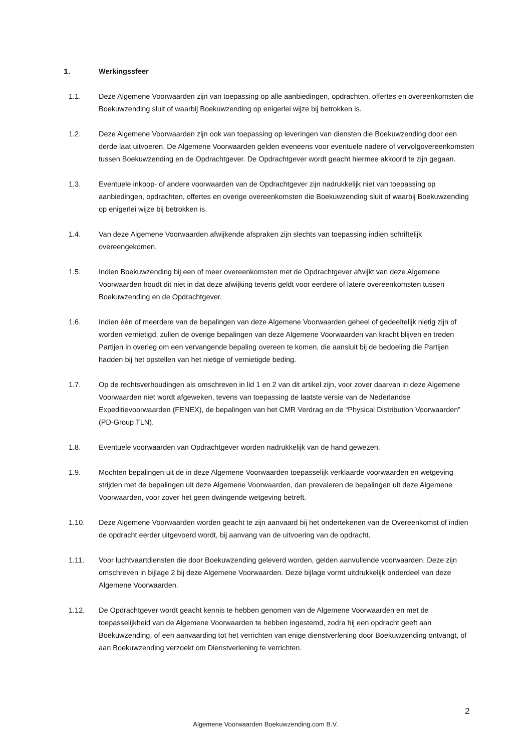1. Werkingssfeer
1.1. Deze Algemene Voorwaarden zijn van toepassing op alle aanbiedingen, opdrachten, offertes en overeenkomsten die Boekuwzending sluit of waarbij Boekuwzending op enigerlei wijze bij betrokken is.
1.2. Deze Algemene Voorwaarden zijn ook van toepassing op leveringen van diensten die Boekuwzending door een derde laat uitvoeren. De Algemene Voorwaarden gelden eveneens voor eventuele nadere of vervolgovereenkomsten tussen Boekuwzending en de Opdrachtgever. De Opdrachtgever wordt geacht hiermee akkoord te zijn gegaan.
1.3. Eventuele inkoop- of andere voorwaarden van de Opdrachtgever zijn nadrukkelijk niet van toepassing op aanbiedingen, opdrachten, offertes en overige overeenkomsten die Boekuwzending sluit of waarbij Boekuwzending op enigerlei wijze bij betrokken is.
1.4. Van deze Algemene Voorwaarden afwijkende afspraken zijn slechts van toepassing indien schriftelijk overeengekomen.
1.5. Indien Boekuwzending bij een of meer overeenkomsten met de Opdrachtgever afwijkt van deze Algemene Voorwaarden houdt dit niet in dat deze afwijking tevens geldt voor eerdere of latere overeenkomsten tussen Boekuwzending en de Opdrachtgever.
1.6. Indien één of meerdere van de bepalingen van deze Algemene Voorwaarden geheel of gedeeltelijk nietig zijn of worden vernietigd, zullen de overige bepalingen van deze Algemene Voorwaarden van kracht blijven en treden Partijen in overleg om een vervangende bepaling overeen te komen, die aansluit bij de bedoeling die Partijen hadden bij het opstellen van het nietige of vernietigde beding.
1.7. Op de rechtsverhoudingen als omschreven in lid 1 en 2 van dit artikel zijn, voor zover daarvan in deze Algemene Voorwaarden niet wordt afgeweken, tevens van toepassing de laatste versie van de Nederlandse Expeditievoorwaarden (FENEX), de bepalingen van het CMR Verdrag en de “Physical Distribution Voorwaarden” (PD-Group TLN).
1.8. Eventuele voorwaarden van Opdrachtgever worden nadrukkelijk van de hand gewezen.
1.9. Mochten bepalingen uit de in deze Algemene Voorwaarden toepasselijk verklaarde voorwaarden en wetgeving strijden met de bepalingen uit deze Algemene Voorwaarden, dan prevaleren de bepalingen uit deze Algemene Voorwaarden, voor zover het geen dwingende wetgeving betreft.
1.10. Deze Algemene Voorwaarden worden geacht te zijn aanvaard bij het ondertekenen van de Overeenkomst of indien de opdracht eerder uitgevoerd wordt, bij aanvang van de uitvoering van de opdracht.
1.11. Voor luchtvaartdiensten die door Boekuwzending geleverd worden, gelden aanvullende voorwaarden. Deze zijn omschreven in bijlage 2 bij deze Algemene Voorwaarden. Deze bijlage vormt uitdrukkelijk onderdeel van deze Algemene Voorwaarden.
1.12. De Opdrachtgever wordt geacht kennis te hebben genomen van de Algemene Voorwaarden en met de toepasselijkheid van de Algemene Voorwaarden te hebben ingestemd, zodra hij een opdracht geeft aan Boekuwzending, of een aanvaarding tot het verrichten van enige dienstverlening door Boekuwzending ontvangt, of aan Boekuwzending verzoekt om Dienstverlening te verrichten.
2
Algemene Voorwaarden Boekuwzending.com B.V.